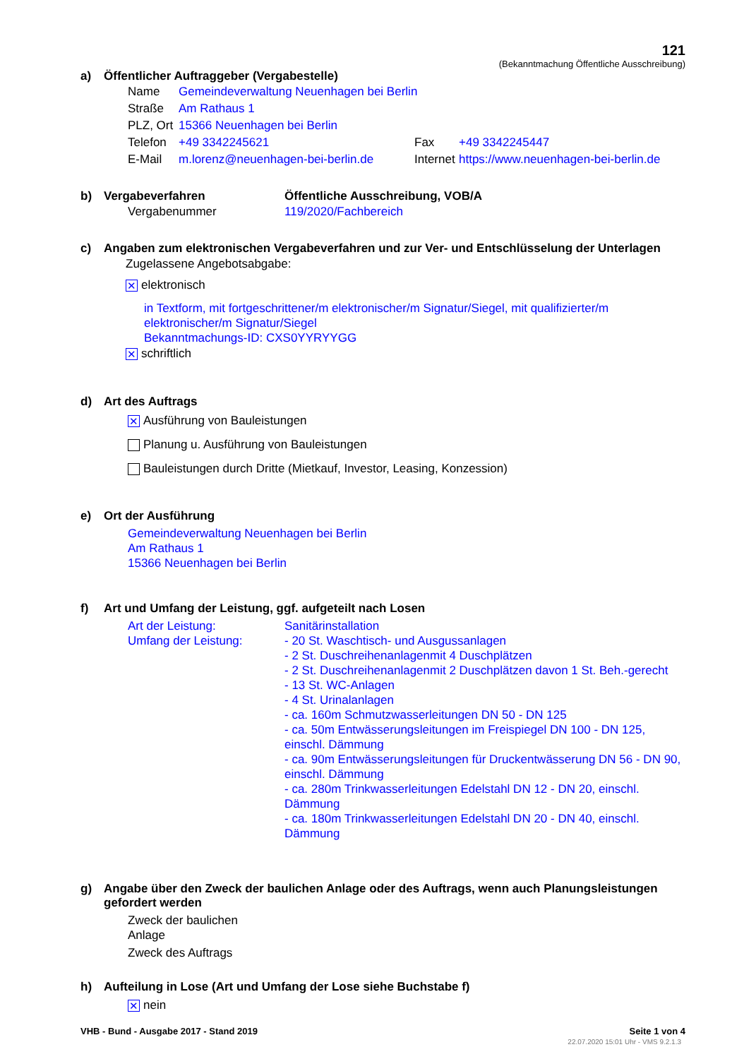121
(Bekanntmachung Öffentliche Ausschreibung)
a) Öffentlicher Auftraggeber (Vergabestelle)
Name Gemeindeverwaltung Neuenhagen bei Berlin
Straße Am Rathaus 1
PLZ, Ort 15366 Neuenhagen bei Berlin
Telefon +49 3342245621 Fax +49 3342245447
E-Mail m.lorenz@neuenhagen-bei-berlin.de Internet https://www.neuenhagen-bei-berlin.de
b) Vergabeverfahren Öffentliche Ausschreibung, VOB/A
Vergabenummer 119/2020/Fachbereich
c) Angaben zum elektronischen Vergabeverfahren und zur Ver- und Entschlüsselung der Unterlagen
Zugelassene Angebotsabgabe:
✕ elektronisch
in Textform, mit fortgeschrittener/m elektronischer/m Signatur/Siegel, mit qualifizierter/m elektronischer/m Signatur/Siegel
Bekanntmachungs-ID: CXS0YYRYYGG
✕ schriftlich
d) Art des Auftrags
✕ Ausführung von Bauleistungen
Planung u. Ausführung von Bauleistungen
Bauleistungen durch Dritte (Mietkauf, Investor, Leasing, Konzession)
e) Ort der Ausführung
Gemeindeverwaltung Neuenhagen bei Berlin
Am Rathaus 1
15366 Neuenhagen bei Berlin
f) Art und Umfang der Leistung, ggf. aufgeteilt nach Losen
Art der Leistung:
Umfang der Leistung:
Sanitärinstallation
- 20 St. Waschtisch- und Ausgussanlagen
- 2 St. Duschreihenanlagenmit 4 Duschplätzen
- 2 St. Duschreihenanlagenmit 2 Duschplätzen davon 1 St. Beh.-gerecht
- 13 St. WC-Anlagen
- 4 St. Urinalanlagen
- ca. 160m Schmutzwasserleitungen DN 50 - DN 125
- ca. 50m Entwässerungsleitungen im Freispiegel DN 100 - DN 125, einschl. Dämmung
- ca. 90m Entwässerungsleitungen für Druckentwässerung DN 56 - DN 90, einschl. Dämmung
- ca. 280m Trinkwasserleitungen Edelstahl DN 12 - DN 20, einschl. Dämmung
- ca. 180m Trinkwasserleitungen Edelstahl DN 20 - DN 40, einschl. Dämmung
g) Angabe über den Zweck der baulichen Anlage oder des Auftrags, wenn auch Planungsleistungen gefordert werden
Zweck der baulichen
Anlage
Zweck des Auftrags
h) Aufteilung in Lose (Art und Umfang der Lose siehe Buchstabe f)
✕ nein
VHB - Bund - Ausgabe 2017 - Stand 2019 Seite 1 von 4
22.07.2020 15:01 Uhr - VMS 9.2.1.3